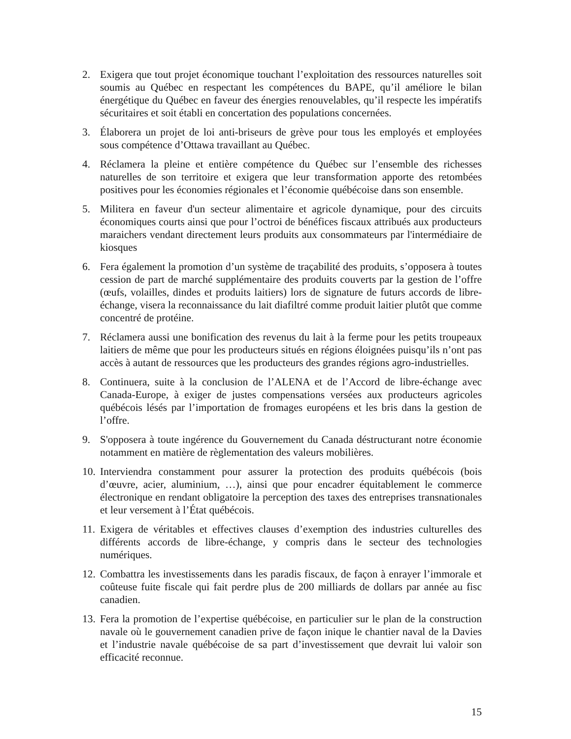2. Exigera que tout projet économique touchant l’exploitation des ressources naturelles soit soumis au Québec en respectant les compétences du BAPE, qu’il améliore le bilan énergétique du Québec en faveur des énergies renouvelables, qu’il respecte les impératifs sécuritaires et soit établi en concertation des populations concernées.
3. Élaborera un projet de loi anti-briseurs de grève pour tous les employés et employées sous compétence d’Ottawa travaillant au Québec.
4. Réclamera la pleine et entière compétence du Québec sur l’ensemble des richesses naturelles de son territoire et exigera que leur transformation apporte des retombées positives pour les économies régionales et l’économie québécoise dans son ensemble.
5. Militera en faveur d'un secteur alimentaire et agricole dynamique, pour des circuits économiques courts ainsi que pour l’octroi de bénéfices fiscaux attribués aux producteurs maraichers vendant directement leurs produits aux consommateurs par l'intermédiaire de kiosques
6. Fera également la promotion d’un système de traçabilité des produits, s’opposera à toutes cession de part de marché supplémentaire des produits couverts par la gestion de l’offre (œufs, volailles, dindes et produits laitiers) lors de signature de futurs accords de libre-échange, visera la reconnaissance du lait diafiltré comme produit laitier plutôt que comme concentré de protéine.
7. Réclamera aussi une bonification des revenus du lait à la ferme pour les petits troupeaux laitiers de même que pour les producteurs situés en régions éloignées puisqu’ils n’ont pas accès à autant de ressources que les producteurs des grandes régions agro-industrielles.
8. Continuera, suite à la conclusion de l’ALENA et de l’Accord de libre-échange avec Canada-Europe, à exiger de justes compensations versées aux producteurs agricoles québécois lésés par l’importation de fromages européens et les bris dans la gestion de l’offre.
9. S'opposera à toute ingérence du Gouvernement du Canada déstructurant notre économie notamment en matière de règlementation des valeurs mobilières.
10.
Interviendra constamment pour assurer la protection des produits québécois (bois d’œuvre, acier, aluminium, …), ainsi que pour encadrer équitablement le commerce électronique en rendant obligatoire la perception des taxes des entreprises transnationales et leur versement à l’État québécois.
11.
Exigera de véritables et effectives clauses d’exemption des industries culturelles des différents accords de libre-échange, y compris dans le secteur des technologies numériques.
12.
Combattra les investissements dans les paradis fiscaux, de façon à enrayer l’immorale et coûteuse fuite fiscale qui fait perdre plus de 200 milliards de dollars par année au fisc canadien.
13.
Fera la promotion de l’expertise québécoise, en particulier sur le plan de la construction navale où le gouvernement canadien prive de façon inique le chantier naval de la Davies et l’industrie navale québécoise de sa part d’investissement que devrait lui valoir son efficacité reconnue.
15